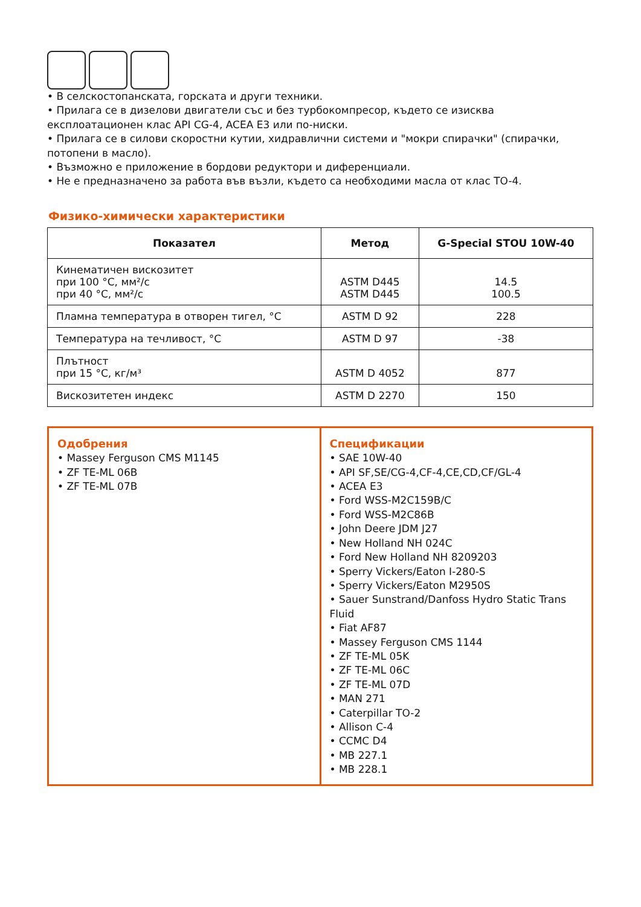• В селскостопанската, горската и други техники.
• Прилага се в дизелови двигатели със и без турбокомпресор, където се изисква експлоатационен клас API CG-4, ACEA E3 или по-ниски.
• Прилага се в силови скоростни кутии, хидравлични системи и "мокри спирачки" (спирачки, потопени в масло).
• Възможно е приложение в бордови редуктори и диференциали.
• Не е предназначено за работа във възли, където са необходими масла от клас TO-4.
Физико-химически характеристики
| Показател | Метод | G-Special STOU 10W-40 |
| --- | --- | --- |
| Кинематичен вискозитет при 100 °C, мм²/с при 40 °C, мм²/с | ASTM D445 ASTM D445 | 14.5 100.5 |
| Пламна температура в отворен тигел, °C | ASTM D 92 | 228 |
| Температура на течливост, °C | ASTM D 97 | -38 |
| Плътност при 15 °C, кг/м³ | ASTM D 4052 | 877 |
| Вискозитетен индекс | ASTM D 2270 | 150 |
Одобрения
• Massey Ferguson CMS M1145
• ZF TE-ML 06B
• ZF TE-ML 07B
Спецификации
• SAE 10W-40
• API SF,SE/CG-4,CF-4,CE,CD,CF/GL-4
• ACEA E3
• Ford WSS-M2C159B/C
• Ford WSS-M2C86B
• John Deere JDM J27
• New Holland NH 024C
• Ford New Holland NH 8209203
• Sperry Vickers/Eaton I-280-S
• Sperry Vickers/Eaton M2950S
• Sauer Sunstrand/Danfoss Hydro Static Trans Fluid
• Fiat AF87
• Massey Ferguson CMS 1144
• ZF TE-ML 05K
• ZF TE-ML 06C
• ZF TE-ML 07D
• MAN 271
• Caterpillar TO-2
• Allison C-4
• CCMC D4
• MB 227.1
• MB 228.1